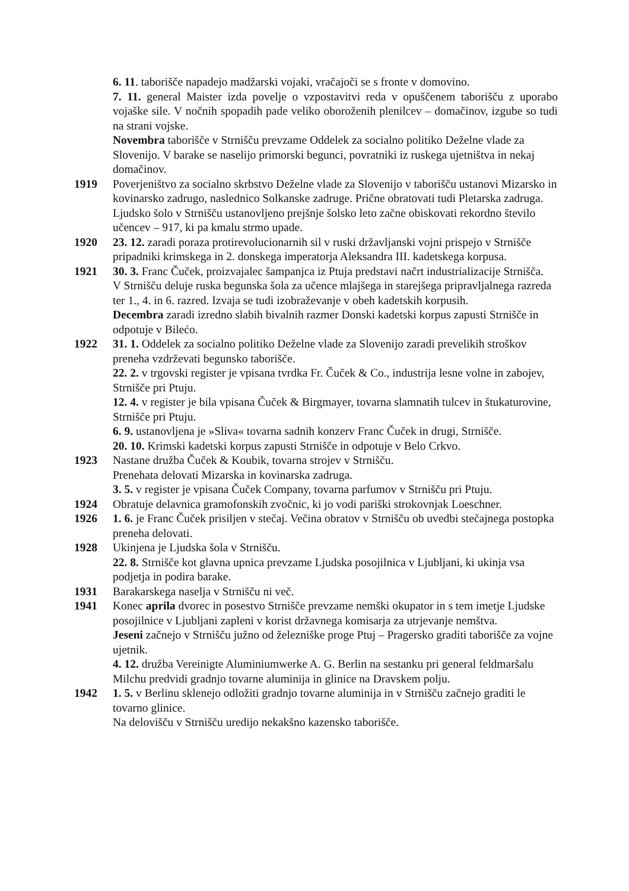6. 11. taborišče napadejo madžarski vojaki, vračajoči se s fronte v domovino.
7. 11. general Maister izda povelje o vzpostavitvi reda v opuščenem taborišču z uporabo vojaške sile. V nočnih spopadih pade veliko oboroženih plenilcev – domačinov, izgube so tudi na strani vojske.
Novembra taborišče v Strnišču prevzame Oddelek za socialno politiko Deželne vlade za Slovenijo. V barake se naselijo primorski begunci, povratniki iz ruskega ujetništva in nekaj domačinov.
1919 Poverjeništvo za socialno skrbstvo Deželne vlade za Slovenijo v taborišču ustanovi Mizarsko in kovinarsko zadrugo, naslednico Solkanske zadruge. Prične obratovati tudi Pletarska zadruga. Ljudsko šolo v Strnišču ustanovljeno prejšnje šolsko leto začne obiskovati rekordno število učencev – 917, ki pa kmalu strmo upade.
1920 23. 12. zaradi poraza protirevolucionarnih sil v ruski državljanski vojni prispejo v Strnišče pripadniki krimskega in 2. donskega imperatorja Aleksandra III. kadetskega korpusa.
1921 30. 3. Franc Čuček, proizvajalec šampanjca iz Ptuja predstavi načrt industrializacije Strnišča.
V Strnišču deluje ruska begunska šola za učence mlajšega in starejšega pripravljalnega razreda ter 1., 4. in 6. razred. Izvaja se tudi izobraževanje v obeh kadetskih korpusih.
Decembra zaradi izredno slabih bivalnih razmer Donski kadetski korpus zapusti Strnišče in odpotuje v Bilećo.
1922 31. 1. Oddelek za socialno politiko Deželne vlade za Slovenijo zaradi prevelikih stroškov preneha vzdrževati begunsko taborišče.
22. 2. v trgovski register je vpisana tvrdka Fr. Čuček & Co., industrija lesne volne in zabojev, Strnišče pri Ptuju.
12. 4. v register je bila vpisana Čuček & Birgmayer, tovarna slamnatih tulcev in štukaturovine, Strnišče pri Ptuju.
6. 9. ustanovljena je »Sliva« tovarna sadnih konzerv Franc Čuček in drugi, Strnišče.
20. 10. Krimski kadetski korpus zapusti Strnišče in odpotuje v Belo Crkvo.
1923 Nastane družba Čuček & Koubik, tovarna strojev v Strnišču.
Prenehata delovati Mizarska in kovinarska zadruga.
3. 5. v register je vpisana Čuček Company, tovarna parfumov v Strnišču pri Ptuju.
1924 Obratuje delavnica gramofonskih zvočnic, ki jo vodi pariški strokovnjak Loeschner.
1926 1. 6. je Franc Čuček prisiljen v stečaj. Večina obratov v Strnišču ob uvedbi stečajnega postopka preneha delovati.
1928 Ukinjena je Ljudska šola v Strnišču.
22. 8. Strnišče kot glavna upnica prevzame Ljudska posojilnica v Ljubljani, ki ukinja vsa podjetja in podira barake.
1931 Barakarskega naselja v Strnišču ni več.
1941 Konec aprila dvorec in posestvo Strnišče prevzame nemški okupator in s tem imetje Ljudske posojilnice v Ljubljani zapleni v korist državnega komisarja za utrjevanje nemštva.
Jeseni začnejo v Strnišču južno od železniške proge Ptuj – Pragersko graditi taborišče za vojne ujetnik.
4. 12. družba Vereinigte Aluminiumwerke A. G. Berlin na sestanku pri general feldmaršalu Milchu predvidi gradnjo tovarne aluminija in glinice na Dravskem polju.
1942 1. 5. v Berlinu sklenejo odložiti gradnjo tovarne aluminija in v Strnišču začnejo graditi le tovarno glinice.
Na delovišču v Strnišču uredijo nekakšno kazensko taborišče.